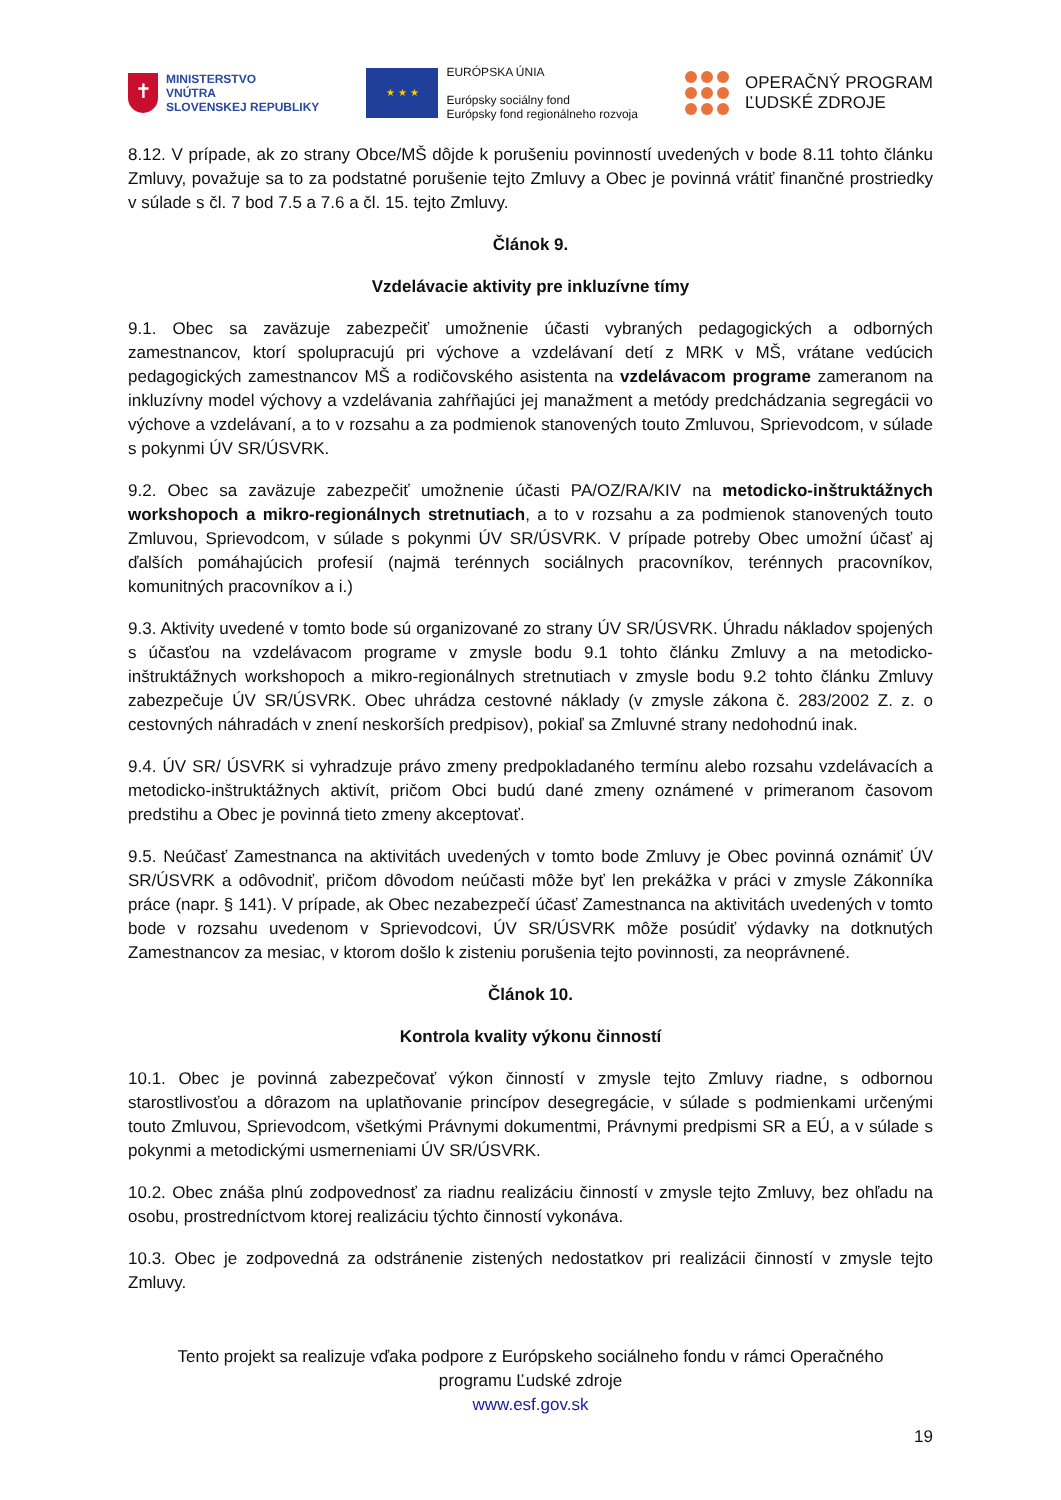✝
MINISTERSTVO
VNÚTRA
SLOVENSKEJ REPUBLIKY
★ ★ ★
EURÓPSKA ÚNIA
Európsky sociálny fond
Európsky fond regionálneho rozvoja
OPERAČNÝ PROGRAM
ĽUDSKÉ ZDROJE
8.12. V prípade, ak zo strany Obce/MŠ dôjde k porušeniu povinností uvedených v bode 8.11 tohto článku Zmluvy, považuje sa to za podstatné porušenie tejto Zmluvy a Obec je povinná vrátiť finančné prostriedky v súlade s čl. 7 bod 7.5 a 7.6 a čl. 15. tejto Zmluvy.
Článok 9.
Vzdelávacie aktivity pre inkluzívne tímy
9.1. Obec sa zaväzuje zabezpečiť umožnenie účasti vybraných pedagogických a odborných zamestnancov, ktorí spolupracujú pri výchove a vzdelávaní detí z MRK v MŠ, vrátane vedúcich pedagogických zamestnancov MŠ a rodičovského asistenta na vzdelávacom programe zameranom na inkluzívny model výchovy a vzdelávania zahŕňajúci jej manažment a metódy predchádzania segregácii vo výchove a vzdelávaní, a to v rozsahu a za podmienok stanovených touto Zmluvou, Sprievodcom, v súlade s pokynmi ÚV SR/ÚSVRK.
9.2. Obec sa zaväzuje zabezpečiť umožnenie účasti PA/OZ/RA/KIV na metodicko-inštruktážnych workshopoch a mikro-regionálnych stretnutiach, a to v rozsahu a za podmienok stanovených touto Zmluvou, Sprievodcom, v súlade s pokynmi ÚV SR/ÚSVRK. V prípade potreby Obec umožní účasť aj ďalších pomáhajúcich profesií (najmä terénnych sociálnych pracovníkov, terénnych pracovníkov, komunitných pracovníkov a i.)
9.3. Aktivity uvedené v tomto bode sú organizované zo strany ÚV SR/ÚSVRK. Úhradu nákladov spojených s účasťou na vzdelávacom programe v zmysle bodu 9.1 tohto článku Zmluvy a na metodicko-inštruktážnych workshopoch a mikro-regionálnych stretnutiach v zmysle bodu 9.2 tohto článku Zmluvy zabezpečuje ÚV SR/ÚSVRK. Obec uhrádza cestovné náklady (v zmysle zákona č. 283/2002 Z. z. o cestovných náhradách v znení neskorších predpisov), pokiaľ sa Zmluvné strany nedohodnú inak.
9.4. ÚV SR/ ÚSVRK si vyhradzuje právo zmeny predpokladaného termínu alebo rozsahu vzdelávacích a metodicko-inštruktážnych aktivít, pričom Obci budú dané zmeny oznámené v primeranom časovom predstihu a Obec je povinná tieto zmeny akceptovať.
9.5. Neúčasť Zamestnanca na aktivitách uvedených v tomto bode Zmluvy je Obec povinná oznámiť ÚV SR/ÚSVRK a odôvodniť, pričom dôvodom neúčasti môže byť len prekážka v práci v zmysle Zákonníka práce (napr. § 141). V prípade, ak Obec nezabezpečí účasť Zamestnanca na aktivitách uvedených v tomto bode v rozsahu uvedenom v Sprievodcovi, ÚV SR/ÚSVRK môže posúdiť výdavky na dotknutých Zamestnancov za mesiac, v ktorom došlo k zisteniu porušenia tejto povinnosti, za neoprávnené.
Článok 10.
Kontrola kvality výkonu činností
10.1. Obec je povinná zabezpečovať výkon činností v zmysle tejto Zmluvy riadne, s odbornou starostlivosťou a dôrazom na uplatňovanie princípov desegregácie, v súlade s podmienkami určenými touto Zmluvou, Sprievodcom, všetkými Právnymi dokumentmi, Právnymi predpismi SR a EÚ, a v súlade s pokynmi a metodickými usmerneniami ÚV SR/ÚSVRK.
10.2. Obec znáša plnú zodpovednosť za riadnu realizáciu činností v zmysle tejto Zmluvy, bez ohľadu na osobu, prostredníctvom ktorej realizáciu týchto činností vykonáva.
10.3. Obec je zodpovedná za odstránenie zistených nedostatkov pri realizácii činností v zmysle tejto Zmluvy.
Tento projekt sa realizuje vďaka podpore z Európskeho sociálneho fondu v rámci Operačného
programu Ľudské zdroje
www.esf.gov.sk
19